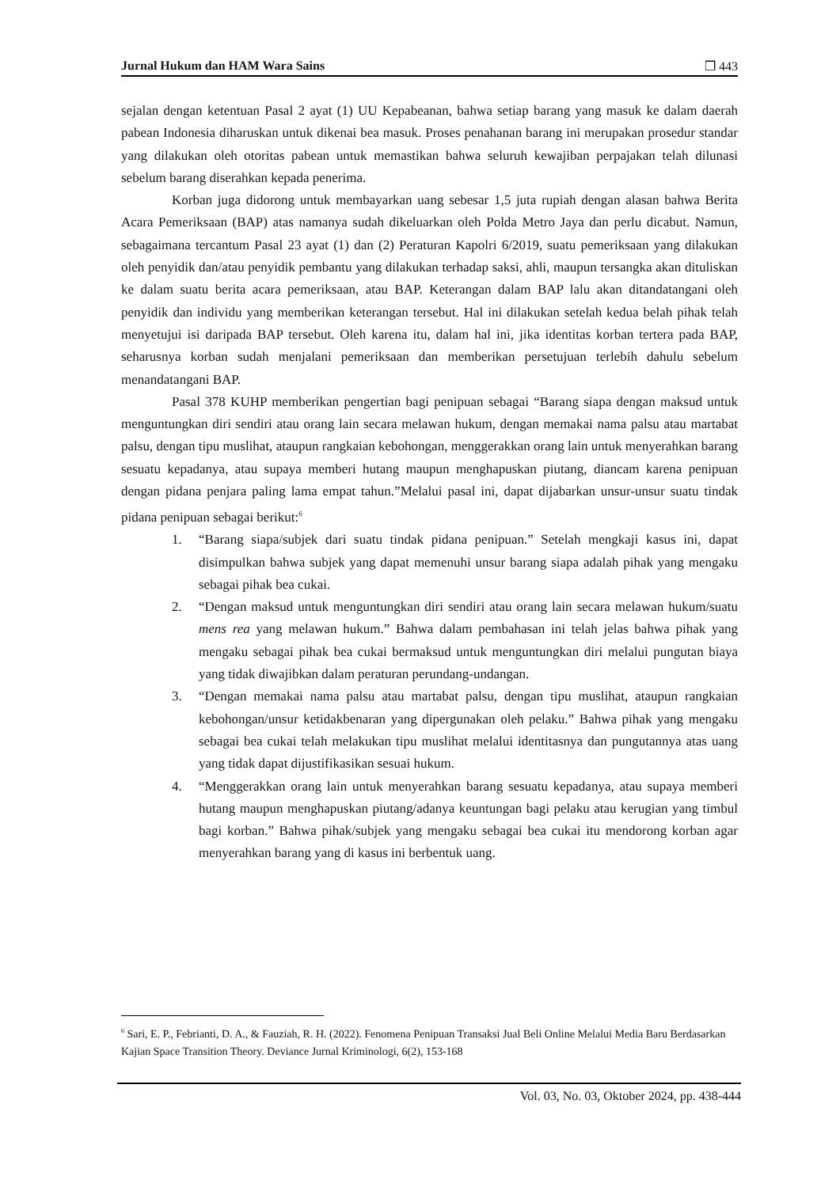Jurnal Hukum dan HAM Wara Sains ❒ 443
sejalan dengan ketentuan Pasal 2 ayat (1) UU Kepabeanan, bahwa setiap barang yang masuk ke dalam daerah pabean Indonesia diharuskan untuk dikenai bea masuk. Proses penahanan barang ini merupakan prosedur standar yang dilakukan oleh otoritas pabean untuk memastikan bahwa seluruh kewajiban perpajakan telah dilunasi sebelum barang diserahkan kepada penerima.
Korban juga didorong untuk membayarkan uang sebesar 1,5 juta rupiah dengan alasan bahwa Berita Acara Pemeriksaan (BAP) atas namanya sudah dikeluarkan oleh Polda Metro Jaya dan perlu dicabut. Namun, sebagaimana tercantum Pasal 23 ayat (1) dan (2) Peraturan Kapolri 6/2019, suatu pemeriksaan yang dilakukan oleh penyidik dan/atau penyidik pembantu yang dilakukan terhadap saksi, ahli, maupun tersangka akan dituliskan ke dalam suatu berita acara pemeriksaan, atau BAP. Keterangan dalam BAP lalu akan ditandatangani oleh penyidik dan individu yang memberikan keterangan tersebut. Hal ini dilakukan setelah kedua belah pihak telah menyetujui isi daripada BAP tersebut. Oleh karena itu, dalam hal ini, jika identitas korban tertera pada BAP, seharusnya korban sudah menjalani pemeriksaan dan memberikan persetujuan terlebih dahulu sebelum menandatangani BAP.
Pasal 378 KUHP memberikan pengertian bagi penipuan sebagai “Barang siapa dengan maksud untuk menguntungkan diri sendiri atau orang lain secara melawan hukum, dengan memakai nama palsu atau martabat palsu, dengan tipu muslihat, ataupun rangkaian kebohongan, menggerakkan orang lain untuk menyerahkan barang sesuatu kepadanya, atau supaya memberi hutang maupun menghapuskan piutang, diancam karena penipuan dengan pidana penjara paling lama empat tahun.”Melalui pasal ini, dapat dijabarkan unsur-unsur suatu tindak pidana penipuan sebagai berikut:<sup>6</sup>
1. “Barang siapa/subjek dari suatu tindak pidana penipuan.” Setelah mengkaji kasus ini, dapat disimpulkan bahwa subjek yang dapat memenuhi unsur barang siapa adalah pihak yang mengaku sebagai pihak bea cukai.
2. “Dengan maksud untuk menguntungkan diri sendiri atau orang lain secara melawan hukum/suatu mens rea yang melawan hukum.” Bahwa dalam pembahasan ini telah jelas bahwa pihak yang mengaku sebagai pihak bea cukai bermaksud untuk menguntungkan diri melalui pungutan biaya yang tidak diwajibkan dalam peraturan perundang-undangan.
3. “Dengan memakai nama palsu atau martabat palsu, dengan tipu muslihat, ataupun rangkaian kebohongan/unsur ketidakbenaran yang dipergunakan oleh pelaku.” Bahwa pihak yang mengaku sebagai bea cukai telah melakukan tipu muslihat melalui identitasnya dan pungutannya atas uang yang tidak dapat dijustifikasikan sesuai hukum.
4. “Menggerakkan orang lain untuk menyerahkan barang sesuatu kepadanya, atau supaya memberi hutang maupun menghapuskan piutang/adanya keuntungan bagi pelaku atau kerugian yang timbul bagi korban.” Bahwa pihak/subjek yang mengaku sebagai bea cukai itu mendorong korban agar menyerahkan barang yang di kasus ini berbentuk uang.
<sup>6</sup> Sari, E. P., Febrianti, D. A., & Fauziah, R. H. (2022). Fenomena Penipuan Transaksi Jual Beli Online Melalui Media Baru Berdasarkan Kajian Space Transition Theory. Deviance Jurnal Kriminologi, 6(2), 153-168
Vol. 03, No. 03, Oktober 2024, pp. 438-444